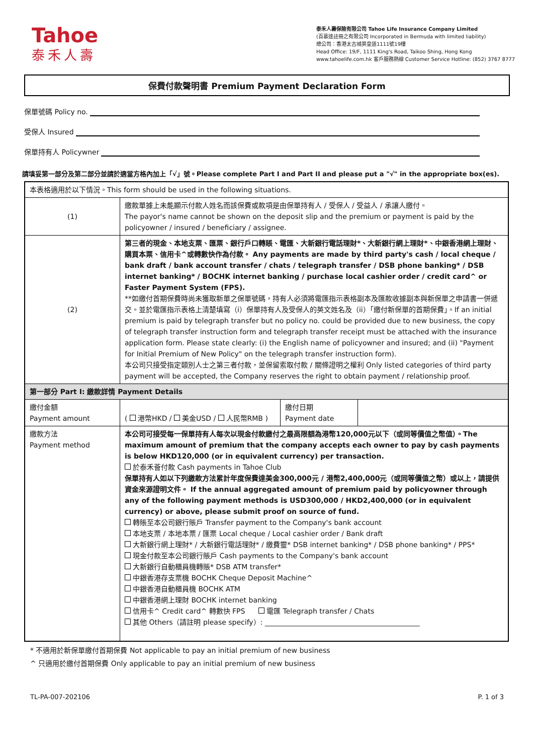Tahoe
泰禾人壽
泰禾人壽保險有限公司 Tahoe Life Insurance Company Limited
(百慕達註冊之有限公司 Incorporated in Bermuda with limited liability)
總公司：香港太古城英皇道1111號19樓
Head Office: 19/F, 1111 King's Road, Taikoo Shing, Hong Kong
www.tahoelife.com.hk 客戶服務熱線 Customer Service Hotline: (852) 3767 8777
保費付款聲明書 Premium Payment Declaration Form
保單號碼 Policy no.
受保人 Insured
保單持有人 Policywner
請填妥第一部分及第二部分並請於適當方格內加上「√」號。Please complete Part I and Part II and please put a "√" in the appropriate box(es).
| 本表格適用於以下情況。This form should be used in the following situations. | | | |
| (1) | 繳款單據上未能顯示付款人姓名而該保費或款項是由保單持有人 / 受保人 / 受益人 / 承讓人繳付。 The payor's name cannot be shown on the deposit slip and the premium or payment is paid by the policyowner / insured / beneficiary / assignee. | | |
| (2) | 第三者的現金、本地支票、匯票、銀行戶口轉賬、電匯、大新銀行電話理財*、大新銀行網上理財*、中銀香港網上理財、購買本票、信用卡^或轉數快作為付款。 Any payments are made by third party's cash / local cheque / bank draft / bank account transfer / chats / telegraph transfer / DSB phone banking* / DSB internet banking* / BOCHK internet banking / purchase local cashier order / credit card^ or Faster Payment System (FPS). **如繳付首期保費時尚未獲取新單之保單號碼，持有人必須將電匯指示表格副本及匯款收據副本與新保單之申請書一併遞交。並於電匯指示表格上清楚填寫（i）保單持有人及受保人的英文姓名及（ii）「繳付新保單的首期保費」。If an initial premium is paid by telegraph transfer but no policy no. could be provided due to new business, the copy of telegraph transfer instruction form and telegraph transfer receipt must be attached with the insurance application form. Please state clearly: (i) the English name of policyowner and insured; and (ii) "Payment for Initial Premium of New Policy" on the telegraph transfer instruction form). 本公司只接受指定類別人士之第三者付款，並保留索取付款 / 關條證明之權利 Only listed categories of third party payment will be accepted, the Company reserves the right to obtain payment / relationship proof. | | |
| 第一部分 Part I: 繳款詳情 Payment Details | | | |
| 繳付金額 Payment amount | ( 港幣HKD / 美金USD / 人民幣RMB ) | 繳付日期 Payment date | |
| 繳款方法 Payment method | 本公司可接受每一保單持有人每次以現金付款繳付之最高限額為港幣120,000元以下（或同等價值之幣值）。The maximum amount of premium that the company accepts each owner to pay by cash payments is below HKD120,000 (or in equivalent currency) per transaction. 於泰禾薈付款 Cash payments in Tahoe Club 保單持有人如以下列繳款方法累計年度保費達美金300,000元 / 港幣2,400,000元（或同等價值之幣）或以上，請提供資金來源證明文件。 If the annual aggregated amount of premium paid by policyowner through any of the following payment methods is USD300,000 / HKD2,400,000 (or in equivalent currency) or above, please submit proof on source of fund. 轉賬至本公司銀行賬戶 Transfer payment to the Company's bank account 本地支票 / 本地本票 / 匯票 Local cheque / Local cashier order / Bank draft 大新銀行網上理財* / 大新銀行電話理財* / 繳費靈* DSB internet banking* / DSB phone banking* / PPS* 現金付款至本公司銀行賬戶 Cash payments to the Company's bank account 大新銀行自動櫃員機轉賬* DSB ATM transfer* 中銀香港存支票機 BOCHK Cheque Deposit Machine^ 中銀香港自動櫃員機 BOCHK ATM 中銀香港網上理財 BOCHK internet banking 信用卡^ Credit card^ 轉數快 FPS 電匯 Telegraph transfer / Chats 其他 Others（請註明 please specify）: ____________________________________________ | | |
* 不適用於新保單繳付首期保費 Not applicable to pay an initial premium of new business
^ 只適用於繳付首期保費 Only applicable to pay an initial premium of new business
TL-PA-007-202106 P. 1 of 3